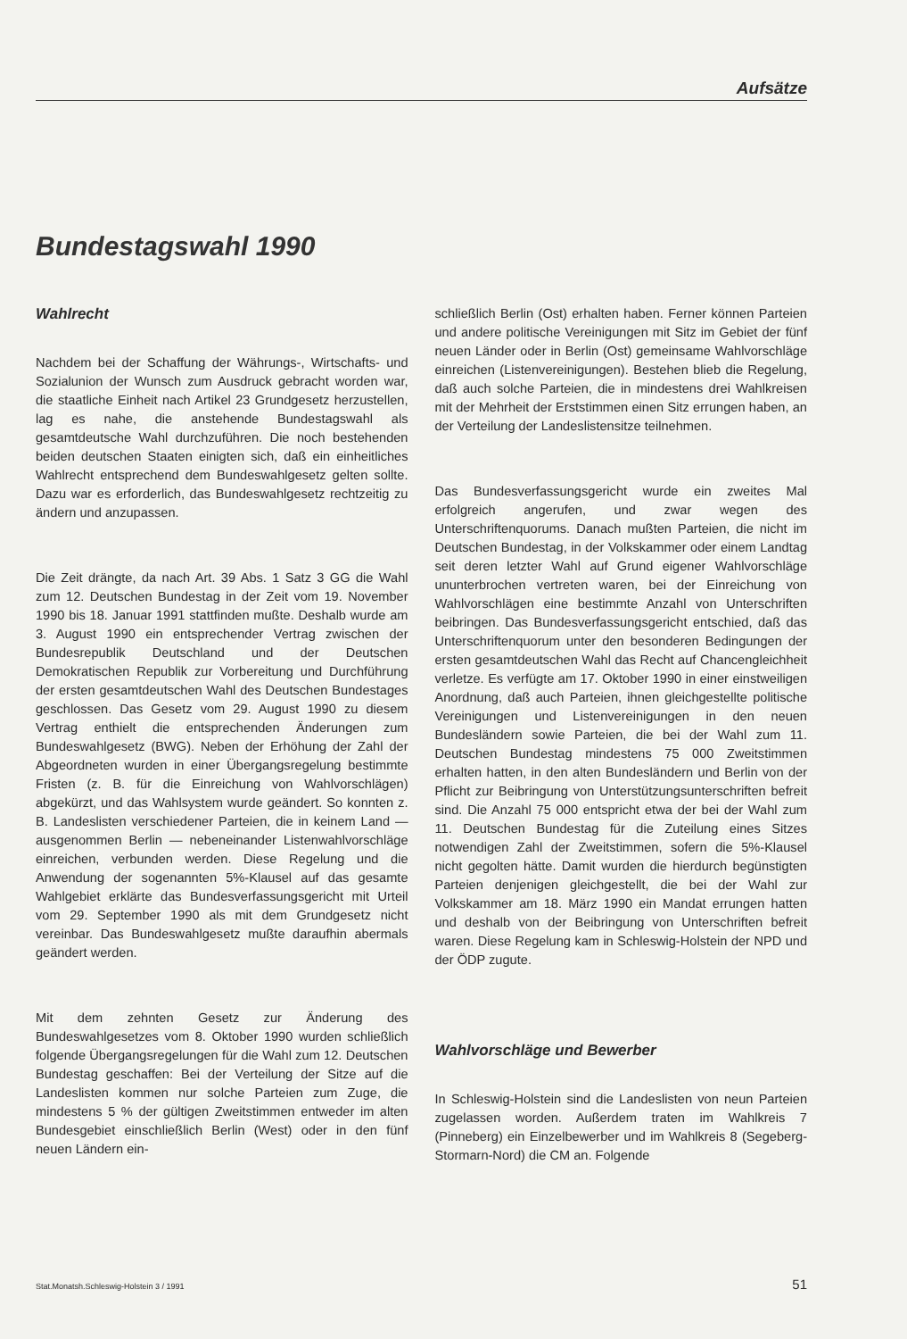Aufsätze
Bundestagswahl 1990
Wahlrecht
Nachdem bei der Schaffung der Währungs-, Wirtschafts- und Sozialunion der Wunsch zum Ausdruck gebracht worden war, die staatliche Einheit nach Artikel 23 Grundgesetz herzustellen, lag es nahe, die anstehende Bundestagswahl als gesamtdeutsche Wahl durchzuführen. Die noch bestehenden beiden deutschen Staaten einigten sich, daß ein einheitliches Wahlrecht entsprechend dem Bundeswahlgesetz gelten sollte. Dazu war es erforderlich, das Bundeswahlgesetz rechtzeitig zu ändern und anzupassen.
Die Zeit drängte, da nach Art. 39 Abs. 1 Satz 3 GG die Wahl zum 12. Deutschen Bundestag in der Zeit vom 19. November 1990 bis 18. Januar 1991 stattfinden mußte. Deshalb wurde am 3. August 1990 ein entsprechender Vertrag zwischen der Bundesrepublik Deutschland und der Deutschen Demokratischen Republik zur Vorbereitung und Durchführung der ersten gesamtdeutschen Wahl des Deutschen Bundestages geschlossen. Das Gesetz vom 29. August 1990 zu diesem Vertrag enthielt die entsprechenden Änderungen zum Bundeswahlgesetz (BWG). Neben der Erhöhung der Zahl der Abgeordneten wurden in einer Übergangsregelung bestimmte Fristen (z. B. für die Einreichung von Wahlvorschlägen) abgekürzt, und das Wahlsystem wurde geändert. So konnten z. B. Landeslisten verschiedener Parteien, die in keinem Land — ausgenommen Berlin — nebeneinander Listenwahlvorschläge einreichen, verbunden werden. Diese Regelung und die Anwendung der sogenannten 5%-Klausel auf das gesamte Wahlgebiet erklärte das Bundesverfassungsgericht mit Urteil vom 29. September 1990 als mit dem Grundgesetz nicht vereinbar. Das Bundeswahlgesetz mußte daraufhin abermals geändert werden.
Mit dem zehnten Gesetz zur Änderung des Bundeswahlgesetzes vom 8. Oktober 1990 wurden schließlich folgende Übergangsregelungen für die Wahl zum 12. Deutschen Bundestag geschaffen: Bei der Verteilung der Sitze auf die Landeslisten kommen nur solche Parteien zum Zuge, die mindestens 5 % der gültigen Zweitstimmen entweder im alten Bundesgebiet einschließlich Berlin (West) oder in den fünf neuen Ländern ein-
schließlich Berlin (Ost) erhalten haben. Ferner können Parteien und andere politische Vereinigungen mit Sitz im Gebiet der fünf neuen Länder oder in Berlin (Ost) gemeinsame Wahlvorschläge einreichen (Listenvereinigungen). Bestehen blieb die Regelung, daß auch solche Parteien, die in mindestens drei Wahlkreisen mit der Mehrheit der Erststimmen einen Sitz errungen haben, an der Verteilung der Landeslistensitze teilnehmen.
Das Bundesverfassungsgericht wurde ein zweites Mal erfolgreich angerufen, und zwar wegen des Unterschriftenquorums. Danach mußten Parteien, die nicht im Deutschen Bundestag, in der Volkskammer oder einem Landtag seit deren letzter Wahl auf Grund eigener Wahlvorschläge ununterbrochen vertreten waren, bei der Einreichung von Wahlvorschlägen eine bestimmte Anzahl von Unterschriften beibringen. Das Bundesverfassungsgericht entschied, daß das Unterschriftenquorum unter den besonderen Bedingungen der ersten gesamtdeutschen Wahl das Recht auf Chancengleichheit verletze. Es verfügte am 17. Oktober 1990 in einer einstweiligen Anordnung, daß auch Parteien, ihnen gleichgestellte politische Vereinigungen und Listenvereinigungen in den neuen Bundesländern sowie Parteien, die bei der Wahl zum 11. Deutschen Bundestag mindestens 75 000 Zweitstimmen erhalten hatten, in den alten Bundesländern und Berlin von der Pflicht zur Beibringung von Unterstützungsunterschriften befreit sind. Die Anzahl 75 000 entspricht etwa der bei der Wahl zum 11. Deutschen Bundestag für die Zuteilung eines Sitzes notwendigen Zahl der Zweitstimmen, sofern die 5%-Klausel nicht gegolten hätte. Damit wurden die hierdurch begünstigten Parteien denjenigen gleichgestellt, die bei der Wahl zur Volkskammer am 18. März 1990 ein Mandat errungen hatten und deshalb von der Beibringung von Unterschriften befreit waren. Diese Regelung kam in Schleswig-Holstein der NPD und der ÖDP zugute.
Wahlvorschläge und Bewerber
In Schleswig-Holstein sind die Landeslisten von neun Parteien zugelassen worden. Außerdem traten im Wahlkreis 7 (Pinneberg) ein Einzelbewerber und im Wahlkreis 8 (Segeberg-Stormarn-Nord) die CM an. Folgende
Stat.Monatsh.Schleswig-Holstein 3 / 1991 51